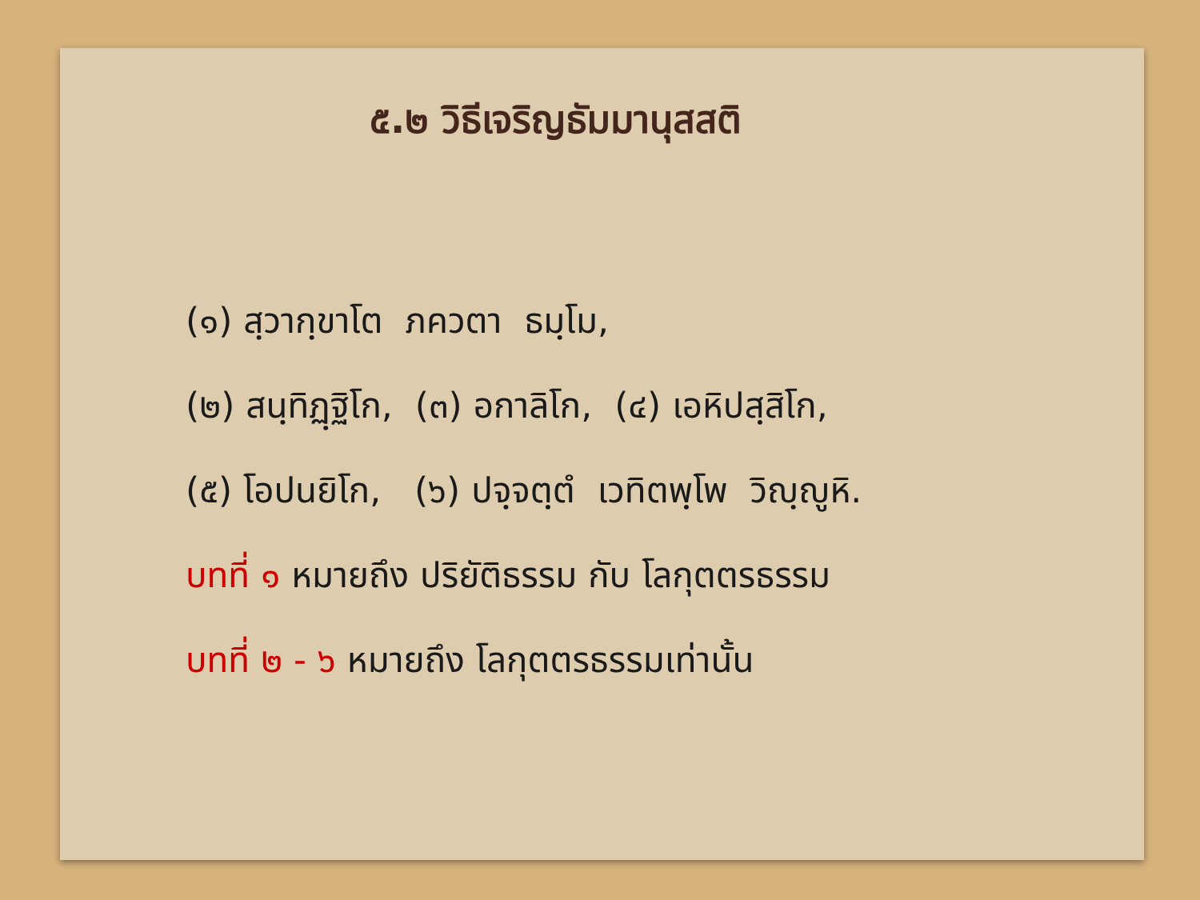๕.๒ วิธีเจริญธัมมานุสสติ
(๑) สฺวากฺขาโต ภควตา ธมฺโม,
(๒) สนฺทิฏฺฐิโก, (๓) อกาลิโก, (๔) เอหิปสฺสิโก,
(๕) โอปนยิโก, (๖) ปจฺจตฺตํ เวทิตพฺโพ วิญฺญูหิ.
บทที่ ๑ หมายถึง ปริยัติธรรม กับ โลกุตตรธรรม
บทที่ ๒ - ๖ หมายถึง โลกุตตรธรรมเท่านั้น